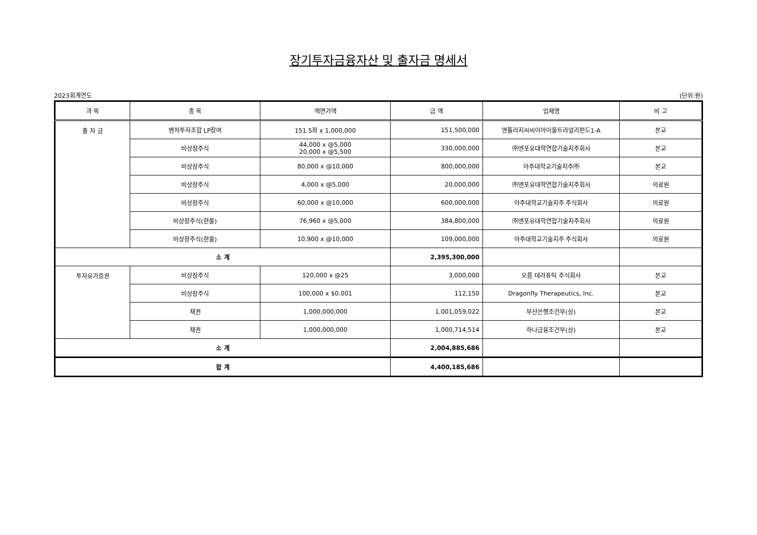장기투자금융자산 및 출자금 명세서
2023회계연도 (단위:원)
| 과 목 | 종 목 | 액면가액 | 금 액 | 업체명 | 비 고 |
| --- | --- | --- | --- | --- | --- |
| 출 자 금 | 벤처투자조합 LP참여 | 151.5좌 x 1,000,000 | 151,500,000 | 앤틀러지씨씨이아이울트라얼리펀드1-A | 본교 |
| | 비상장주식 | 44,000 x @5,000 20,000 x @5,500 | 330,000,000 | ㈜엔포유대학연합기술지주회사 | 본교 |
| | 비상장주식 | 80,000 x @10,000 | 800,000,000 | 아주대학교기술지주㈜ | 본교 |
| | 비상장주식 | 4,000 x @5,000 | 20,000,000 | ㈜엔포유대학연합기술지주회사 | 의료원 |
| | 비상장주식 | 60,000 x @10,000 | 600,000,000 | 아주대학교기술지주 주식회사 | 의료원 |
| | 비상장주식(현물) | 76,960 x @5,000 | 384,800,000 | ㈜엔포유대학연합기술지주회사 | 의료원 |
| | 비상장주식(현물) | 10,900 x @10,000 | 109,000,000 | 아주대학교기술지주 주식회사 | 의료원 |
| 소 계 | | | 2,395,300,000 | | |
| 투자유가증권 | 비상장주식 | 120,000 x @25 | 3,000,000 | 오름 테라퓨틱 주식회사 | 본교 |
| | 비상장주식 | 100,000 x $0.001 | 112,150 | Dragonfly Therapeutics, Inc. | 본교 |
| | 채권 | 1,000,000,000 | 1,001,059,022 | 부산은행조건부(상) | 본교 |
| | 채권 | 1,000,000,000 | 1,000,714,514 | 하나금융조건부(상) | 본교 |
| 소 계 | | | 2,004,885,686 | | |
| 합 계 | | | 4,400,185,686 | | |